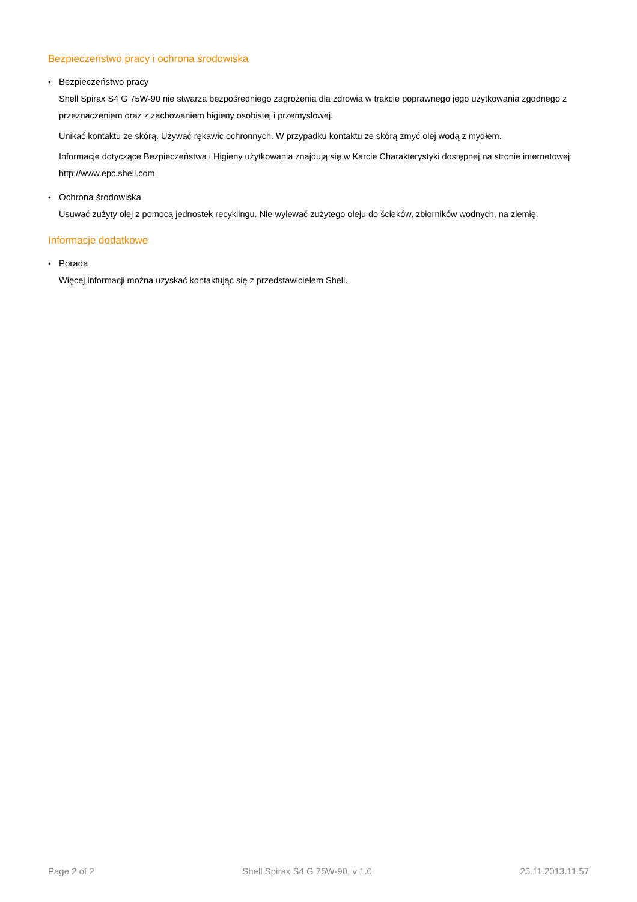Bezpieczeństwo pracy i ochrona środowiska
• Bezpieczeństwo pracy
Shell Spirax S4 G 75W-90 nie stwarza bezpośredniego zagrożenia dla zdrowia w trakcie poprawnego jego użytkowania zgodnego z przeznaczeniem oraz z zachowaniem higieny osobistej i przemysłowej.
Unikać kontaktu ze skórą. Używać rękawic ochronnych. W przypadku kontaktu ze skórą zmyć olej wodą z mydłem.
Informacje dotyczące Bezpieczeństwa i Higieny użytkowania znajdują się w Karcie Charakterystyki dostępnej na stronie internetowej: http://www.epc.shell.com
• Ochrona środowiska
Usuwać zużyty olej z pomocą jednostek recyklingu. Nie wylewać zużytego oleju do ścieków, zbiorników wodnych, na ziemię.
Informacje dodatkowe
• Porada
Więcej informacji można uzyskać kontaktując się z przedstawicielem Shell.
Page 2 of 2 Shell Spirax S4 G 75W-90, v 1.0 25.11.2013.11.57